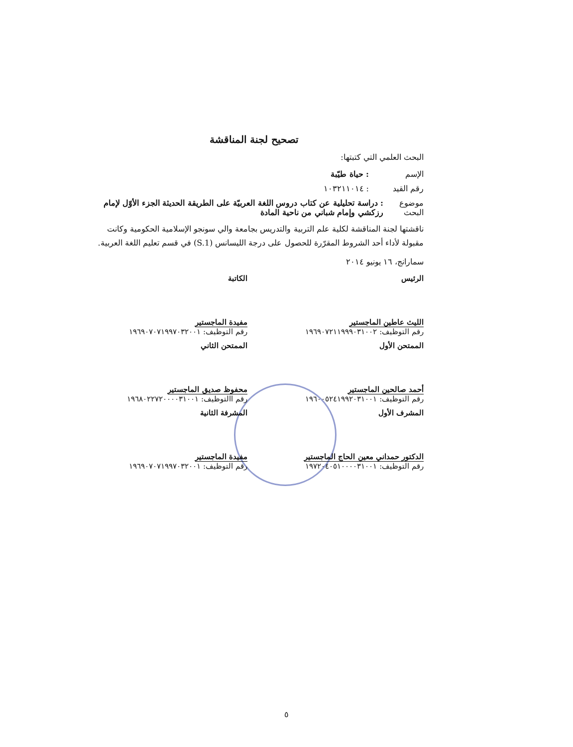تصحيح لجنة المناقشة
البحث العلمي التي كتبتها:
الإسم: حياة طيّبة
رقم القيد: ١٠٣٢١١٠١٤
موضوع البحث: دراسة تحليلية عن كتاب دروس اللغة العربيّة على الطريقة الحديثة الجزء الأوّل لإمام رزكشي وإمام شباني من ناحية المادة
ناقشتها لجنة المناقشة لكلية علم التربية والتدريس بجامعة والي سونجو الإسلامية الحكومية وكانت مقبولة لأداء أحد الشروط المقرّرة للحصول على درجة الليسانس (S.1) في قسم تعليم اللغة العربية.
سمارانج، ١٦ يونيو ٢٠١٤
الرئيس
الليث عاطين الماجستير
رقم التوظيف: ١٩٦٩٠٧٢١١٩٩٩٠٣١٠٠٢
الكاتبة
مفيدة الماجستير
رقم التوظيف: ١٩٦٩٠٧٠٧١٩٩٧٠٣٢٠٠١
الممتحن الأول
أحمد صالحين الماجستير
رقم التوظيف: ١٩٦٠٠٥٢٤١٩٩٢٠٣١٠٠١
الممتحن الثاني
محفوظ صديق الماجستير
رقم االتوظيف: ١٩٦٨٠٢٢٧٢٠٠٠٠٣١٠٠١
المشرف الأول
الدكتور حمداني معين الحاج الماجستير
رقم التوظيف: ١٩٧٢٠٤٠٥١٠٠٠٠٣١٠٠١
المشرفة الثانية
مفيدة الماجستير
رقم التوظيف: ١٩٦٩٠٧٠٧١٩٩٧٠٣٢٠٠١
٥